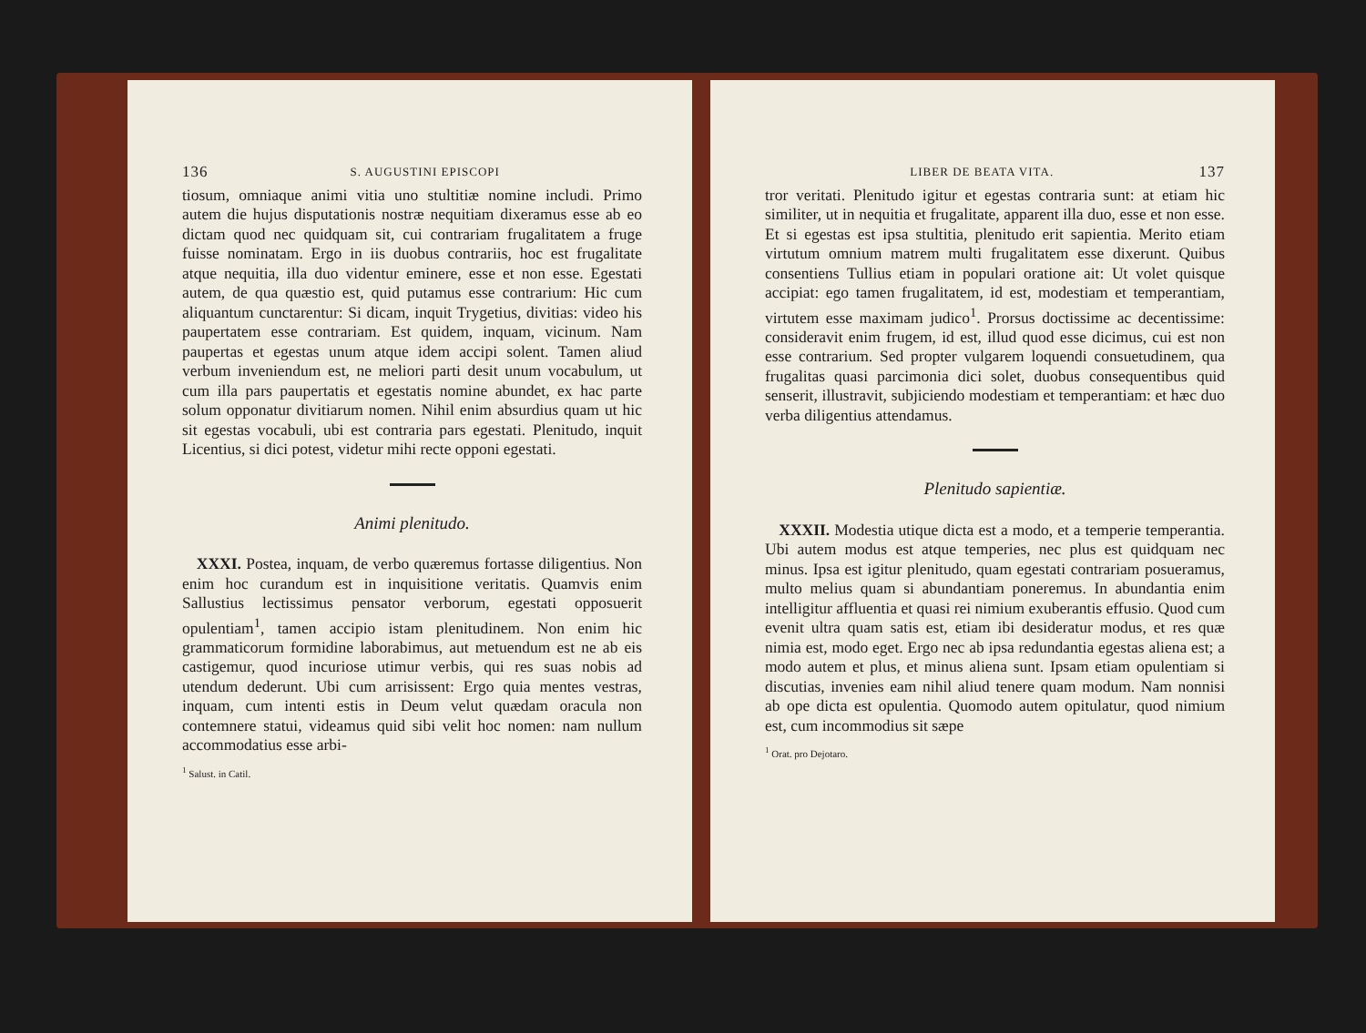136 S. AUGUSTINI EPISCOPI
tiosum, omniaque animi vitia uno stultitiæ nomine includi. Primo autem die hujus disputationis nostræ nequitiam dixeramus esse ab eo dictam quod nec quidquam sit, cui contrariam frugalitatem a fruge fuisse nominatam. Ergo in iis duobus contrariis, hoc est frugalitate atque nequitia, illa duo videntur eminere, esse et non esse. Egestati autem, de qua quæstio est, quid putamus esse contrarium: Hic cum aliquantum cunctarentur: Si dicam, inquit Trygetius, divitias: video his paupertatem esse contrariam. Est quidem, inquam, vicinum. Nam paupertas et egestas unum atque idem accipi solent. Tamen aliud verbum inveniendum est, ne meliori parti desit unum vocabulum, ut cum illa pars paupertatis et egestatis nomine abundet, ex hac parte solum opponatur divitiarum nomen. Nihil enim absurdius quam ut hic sit egestas vocabuli, ubi est contraria pars egestati. Plenitudo, inquit Licentius, si dici potest, videtur mihi recte opponi egestati.
Animi plenitudo.
XXXI. Postea, inquam, de verbo quæremus fortasse diligentius. Non enim hoc curandum est in inquisitione veritatis. Quamvis enim Sallustius lectissimus pensator verborum, egestati opposuerit opulentiam<sup>1</sup>, tamen accipio istam plenitudinem. Non enim hic grammaticorum formidine laborabimus, aut metuendum est ne ab eis castigemur, quod incuriose utimur verbis, qui res suas nobis ad utendum dederunt. Ubi cum arrisissent: Ergo quia mentes vestras, inquam, cum intenti estis in Deum velut quædam oracula non contemnere statui, videamus quid sibi velit hoc nomen: nam nullum accommodatius esse arbi-
<sup>1</sup> Salust. in Catil.
LIBER DE BEATA VITA. 137
tror veritati. Plenitudo igitur et egestas contraria sunt: at etiam hic similiter, ut in nequitia et frugalitate, apparent illa duo, esse et non esse. Et si egestas est ipsa stultitia, plenitudo erit sapientia. Merito etiam virtutum omnium matrem multi frugalitatem esse dixerunt. Quibus consentiens Tullius etiam in populari oratione ait: Ut volet quisque accipiat: ego tamen frugalitatem, id est, modestiam et temperantiam, virtutem esse maximam judico<sup>1</sup>. Prorsus doctissime ac decentissime: consideravit enim frugem, id est, illud quod esse dicimus, cui est non esse contrarium. Sed propter vulgarem loquendi consuetudinem, qua frugalitas quasi parcimonia dici solet, duobus consequentibus quid senserit, illustravit, subjiciendo modestiam et temperantiam: et hæc duo verba diligentius attendamus.
Plenitudo sapientiæ.
XXXII. Modestia utique dicta est a modo, et a temperie temperantia. Ubi autem modus est atque temperies, nec plus est quidquam nec minus. Ipsa est igitur plenitudo, quam egestati contrariam posueramus, multo melius quam si abundantiam poneremus. In abundantia enim intelligitur affluentia et quasi rei nimium exuberantis effusio. Quod cum evenit ultra quam satis est, etiam ibi desideratur modus, et res quæ nimia est, modo eget. Ergo nec ab ipsa redundantia egestas aliena est; a modo autem et plus, et minus aliena sunt. Ipsam etiam opulentiam si discutias, invenies eam nihil aliud tenere quam modum. Nam nonnisi ab ope dicta est opulentia. Quomodo autem opitulatur, quod nimium est, cum incommodius sit sæpe
<sup>1</sup> Orat. pro Dejotaro.